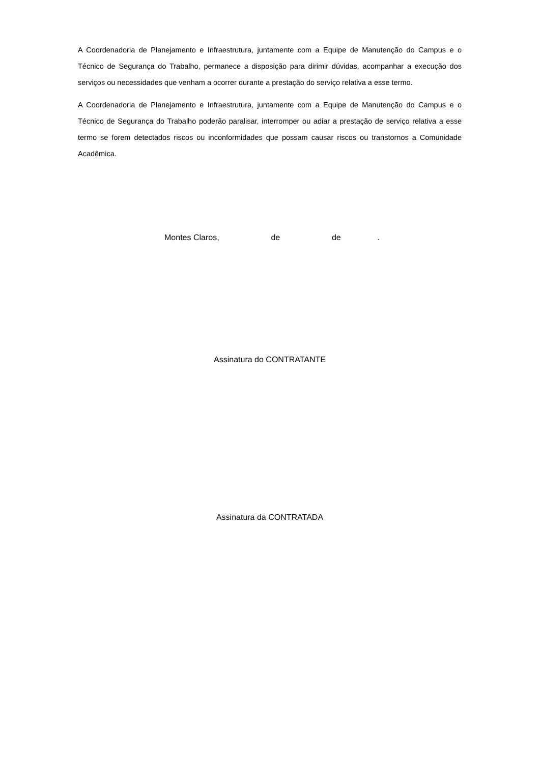A Coordenadoria de Planejamento e Infraestrutura, juntamente com a Equipe de Manutenção do Campus e o Técnico de Segurança do Trabalho, permanece a disposição para dirimir dúvidas, acompanhar a execução dos serviços ou necessidades que venham a ocorrer durante a prestação do serviço relativa a esse termo.
A Coordenadoria de Planejamento e Infraestrutura, juntamente com a Equipe de Manutenção do Campus e o Técnico de Segurança do Trabalho poderão paralisar, interromper ou adiar a prestação de serviço relativa a esse termo se forem detectados riscos ou inconformidades que possam causar riscos ou transtornos a Comunidade Acadêmica.
Montes Claros, de de .
Assinatura do CONTRATANTE
Assinatura da CONTRATADA